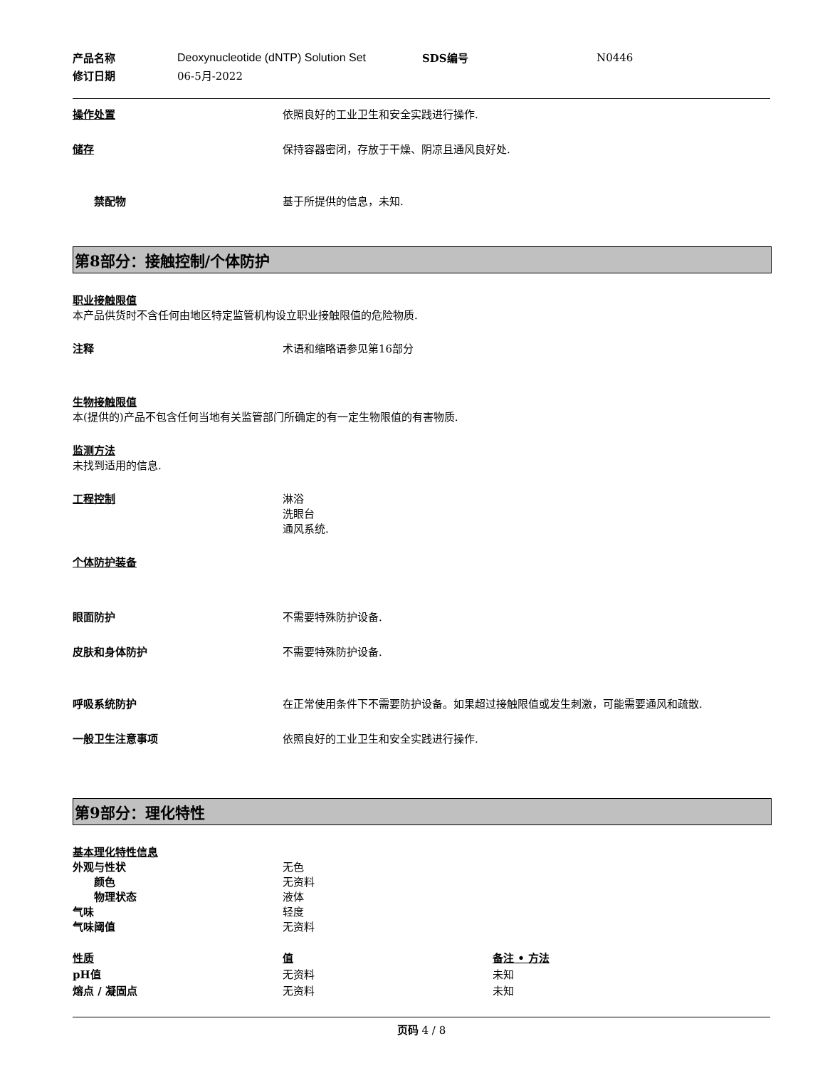| 产品名称 | Deoxynucleotide (dNTP) Solution Set | SDS编号 | N0446 |
| 修订日期 | 06-5月-2022 | | |
操作处置 依照良好的工业卫生和安全实践进行操作.
储存 保持容器密闭，存放于干燥、阴凉且通风良好处.
禁配物 基于所提供的信息，未知.
第8部分：接触控制/个体防护
职业接触限值
本产品供货时不含任何由地区特定监管机构设立职业接触限值的危险物质.
注释 术语和缩略语参见第16部分
生物接触限值
本(提供的)产品不包含任何当地有关监管部门所确定的有一定生物限值的有害物质.
监测方法
未找到适用的信息.
工程控制 淋浴
洗眼台
通风系统.
个体防护装备
眼面防护 不需要特殊防护设备.
皮肤和身体防护 不需要特殊防护设备.
呼吸系统防护 在正常使用条件下不需要防护设备。如果超过接触限值或发生刺激，可能需要通风和疏散.
一般卫生注意事项 依照良好的工业卫生和安全实践进行操作.
第9部分：理化特性
基本理化特性信息
外观与性状 无色
颜色 无资料
物理状态 液体
气味 轻度
气味阈值 无资料
| 性质 | 值 | 备注 • 方法 |
| --- | --- | --- |
| pH值 | 无资料 | 未知 |
| 熔点 / 凝固点 | 无资料 | 未知 |
页码 4 / 8